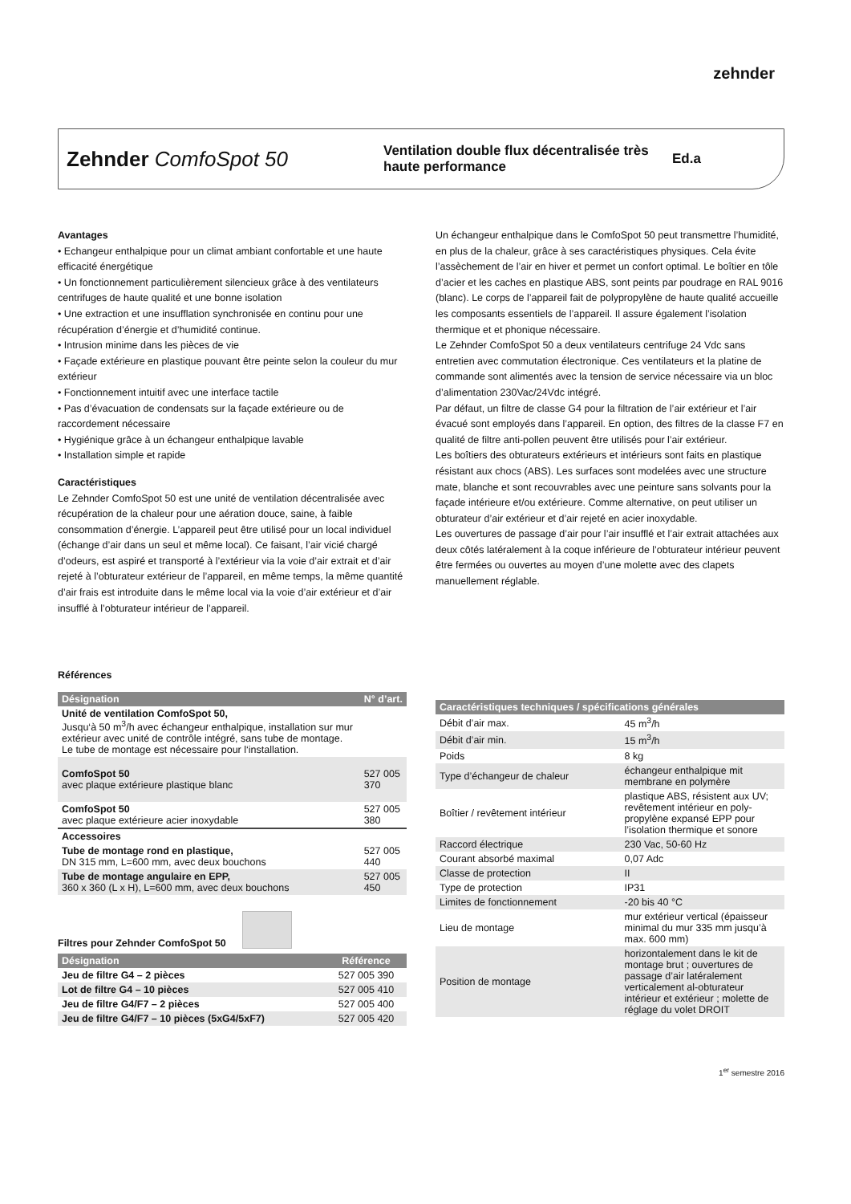zehnder
Zehnder ComfoSpot 50
Ventilation double flux décentralisée très haute performance
Ed.a
Avantages
• Echangeur enthalpique pour un climat ambiant confortable et une haute efficacité énergétique
• Un fonctionnement particulièrement silencieux grâce à des ventilateurs centrifuges de haute qualité et une bonne isolation
• Une extraction et une insufflation synchronisée en continu pour une récupération d’énergie et d’humidité continue.
• Intrusion minime dans les pièces de vie
• Façade extérieure en plastique pouvant être peinte selon la couleur du mur extérieur
• Fonctionnement intuitif avec une interface tactile
• Pas d’évacuation de condensats sur la façade extérieure ou de raccordement nécessaire
• Hygiénique grâce à un échangeur enthalpique lavable
• Installation simple et rapide
Caractéristiques
Le Zehnder ComfoSpot 50 est une unité de ventilation décentralisée avec récupération de la chaleur pour une aération douce, saine, à faible consommation d’énergie. L’appareil peut être utilisé pour un local individuel (échange d’air dans un seul et même local). Ce faisant, l’air vicié chargé d’odeurs, est aspiré et transporté à l’extérieur via la voie d’air extrait et d’air rejeté à l’obturateur extérieur de l’appareil, en même temps, la même quantité d’air frais est introduite dans le même local via la voie d’air extérieur et d’air insufflé à l’obturateur intérieur de l’appareil.
Un échangeur enthalpique dans le ComfoSpot 50 peut transmettre l’humidité, en plus de la chaleur, grâce à ses caractéristiques physiques. Cela évite l’assèchement de l’air en hiver et permet un confort optimal. Le boîtier en tôle d’acier et les caches en plastique ABS, sont peints par poudrage en RAL 9016 (blanc). Le corps de l’appareil fait de polypropylène de haute qualité accueille les composants essentiels de l’appareil. Il assure également l’isolation thermique et et phonique nécessaire.
Le Zehnder ComfoSpot 50 a deux ventilateurs centrifuge 24 Vdc sans entretien avec commutation électronique. Ces ventilateurs et la platine de commande sont alimentés avec la tension de service nécessaire via un bloc d’alimentation 230Vac/24Vdc intégré.
Par défaut, un filtre de classe G4 pour la filtration de l’air extérieur et l’air évacué sont employés dans l’appareil. En option, des filtres de la classe F7 en qualité de filtre anti-pollen peuvent être utilisés pour l’air extérieur.
Les boîtiers des obturateurs extérieurs et intérieurs sont faits en plastique résistant aux chocs (ABS). Les surfaces sont modelées avec une structure mate, blanche et sont recouvrables avec une peinture sans solvants pour la façade intérieure et/ou extérieure. Comme alternative, on peut utiliser un obturateur d’air extérieur et d’air rejeté en acier inoxydable.
Les ouvertures de passage d’air pour l’air insufflé et l’air extrait attachées aux deux côtés latéralement à la coque inférieure de l’obturateur intérieur peuvent être fermées ou ouvertes au moyen d’une molette avec des clapets manuellement réglable.
Références
| Désignation | N° d’art. |
| --- | --- |
| Unité de ventilation ComfoSpot 50, Jusqu‘à 50 m<sup>3</sup>/h avec échangeur enthalpique, installation sur mur extérieur avec unité de contrôle intégré, sans tube de montage. Le tube de montage est nécessaire pour l‘installation. | |
| ComfoSpot 50 avec plaque extérieure plastique blanc | 527 005 370 |
| ComfoSpot 50 avec plaque extérieure acier inoxydable | 527 005 380 |
| Accessoires | |
| Tube de montage rond en plastique, DN 315 mm, L=600 mm, avec deux bouchons | 527 005 440 |
| Tube de montage angulaire en EPP, 360 x 360 (L x H), L=600 mm, avec deux bouchons | 527 005 450 |
Filtres pour Zehnder ComfoSpot 50
| Désignation | Référence |
| --- | --- |
| Jeu de filtre G4 – 2 pièces | 527 005 390 |
| Lot de filtre G4 – 10 pièces | 527 005 410 |
| Jeu de filtre G4/F7 – 2 pièces | 527 005 400 |
| Jeu de filtre G4/F7 – 10 pièces (5xG4/5xF7) | 527 005 420 |
| Caractéristiques techniques / spécifications générales | |
| --- | --- |
| Débit d’air max. | 45 m<sup>3</sup>/h |
| Débit d’air min. | 15 m<sup>3</sup>/h |
| Poids | 8 kg |
| Type d’échangeur de chaleur | échangeur enthalpique mit membrane en polymère |
| Boîtier / revêtement intérieur | plastique ABS, résistent aux UV; revêtement intérieur en poly-propylène expansé EPP pour l’isolation thermique et sonore |
| Raccord électrique | 230 Vac, 50-60 Hz |
| Courant absorbé maximal | 0,07 Adc |
| Classe de protection | II |
| Type de protection | IP31 |
| Limites de fonctionnement | -20 bis 40 °C |
| Lieu de montage | mur extérieur vertical (épaisseur minimal du mur 335 mm jusqu’à max. 600 mm) |
| Position de montage | horizontalement dans le kit de montage brut ; ouvertures de passage d’air latéralement verticalement al-obturateur intérieur et extérieur ; molette de réglage du volet DROIT |
1<sup>er</sup> semestre 2016